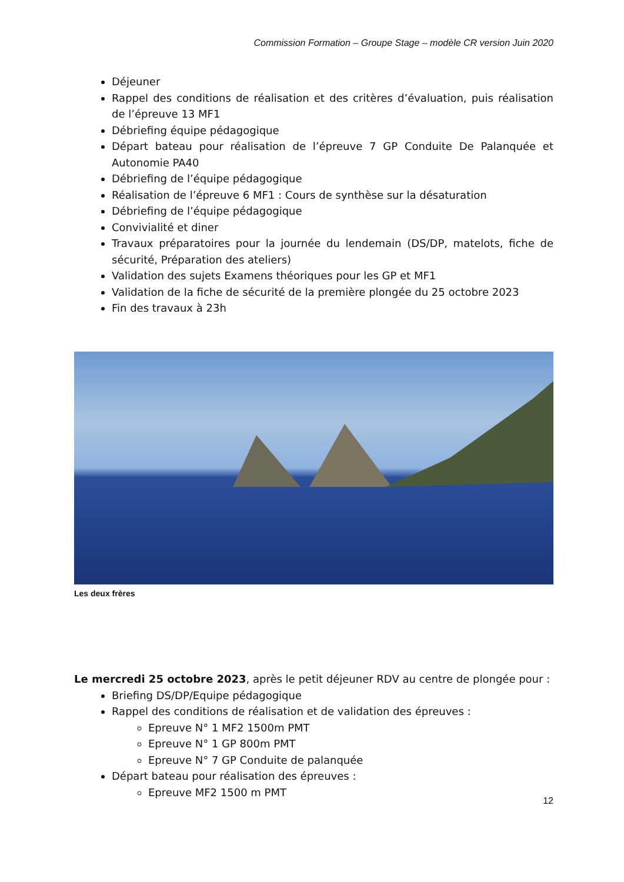Commission Formation – Groupe Stage – modèle CR version Juin 2020
Déjeuner
Rappel des conditions de réalisation et des critères d’évaluation, puis réalisation de l’épreuve 13 MF1
Débriefing équipe pédagogique
Départ bateau pour réalisation de l’épreuve 7 GP Conduite De Palanquée et Autonomie PA40
Débriefing de l’équipe pédagogique
Réalisation de l’épreuve 6 MF1 : Cours de synthèse sur la désaturation
Débriefing de l’équipe pédagogique
Convivialité et diner
Travaux préparatoires pour la journée du lendemain (DS/DP, matelots, fiche de sécurité, Préparation des ateliers)
Validation des sujets Examens théoriques pour les GP et MF1
Validation de la fiche de sécurité de la première plongée du 25 octobre 2023
Fin des travaux à 23h
Les deux frères
Le mercredi 25 octobre 2023, après le petit déjeuner RDV au centre de plongée pour :
Briefing DS/DP/Equipe pédagogique
Rappel des conditions de réalisation et de validation des épreuves :
Epreuve N° 1 MF2 1500m PMT
Epreuve N° 1 GP 800m PMT
Epreuve N° 7 GP Conduite de palanquée
Départ bateau pour réalisation des épreuves :
Epreuve MF2 1500 m PMT
12